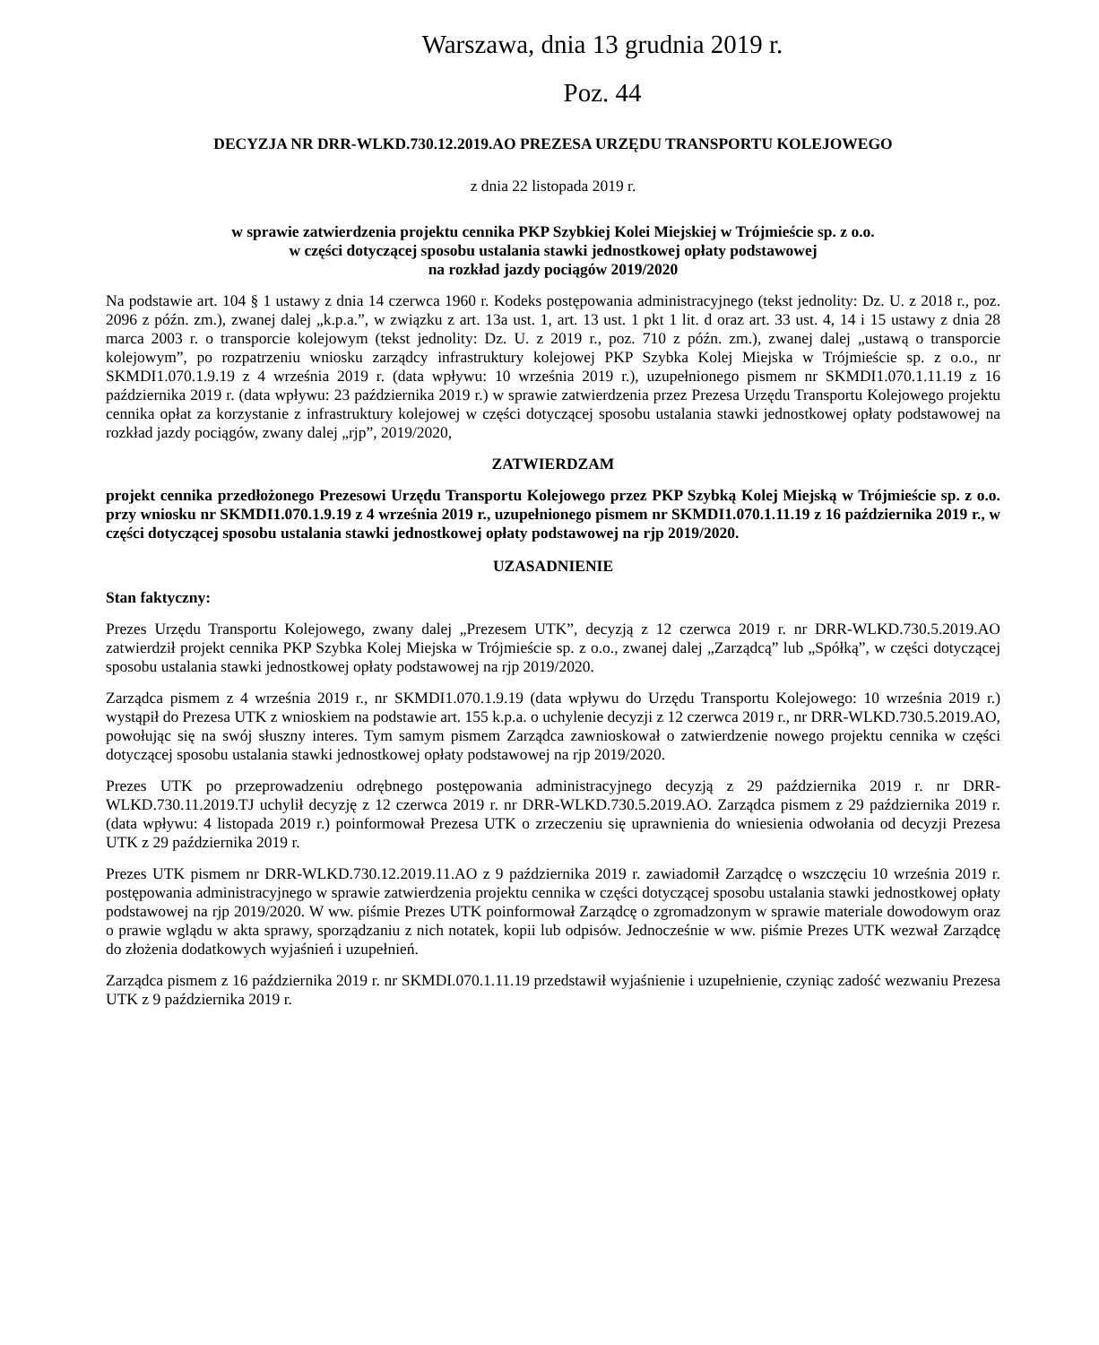Warszawa, dnia 13 grudnia 2019 r.
Poz. 44
DECYZJA NR DRR-WLKD.730.12.2019.AO PREZESA URZĘDU TRANSPORTU KOLEJOWEGO
z dnia 22 listopada 2019 r.
w sprawie zatwierdzenia projektu cennika PKP Szybkiej Kolei Miejskiej w Trójmieście sp. z o.o.
w części dotyczącej sposobu ustalania stawki jednostkowej opłaty podstawowej
na rozkład jazdy pociągów 2019/2020
Na podstawie art. 104 § 1 ustawy z dnia 14 czerwca 1960 r. Kodeks postępowania administracyjnego (tekst jednolity: Dz. U. z 2018 r., poz. 2096 z późn. zm.), zwanej dalej „k.p.a.”, w związku z art. 13a ust. 1, art. 13 ust. 1 pkt 1 lit. d oraz art. 33 ust. 4, 14 i 15 ustawy z dnia 28 marca 2003 r. o transporcie kolejowym (tekst jednolity: Dz. U. z 2019 r., poz. 710 z późn. zm.), zwanej dalej „ustawą o transporcie kolejowym”, po rozpatrzeniu wniosku zarządcy infrastruktury kolejowej PKP Szybka Kolej Miejska w Trójmieście sp. z o.o., nr SKMDI1.070.1.9.19 z 4 września 2019 r. (data wpływu: 10 września 2019 r.), uzupełnionego pismem nr SKMDI1.070.1.11.19 z 16 października 2019 r. (data wpływu: 23 października 2019 r.) w sprawie zatwierdzenia przez Prezesa Urzędu Transportu Kolejowego projektu cennika opłat za korzystanie z infrastruktury kolejowej w części dotyczącej sposobu ustalania stawki jednostkowej opłaty podstawowej na rozkład jazdy pociągów, zwany dalej „rjp”, 2019/2020,
ZATWIERDZAM
projekt cennika przedłożonego Prezesowi Urzędu Transportu Kolejowego przez PKP Szybką Kolej Miejską w Trójmieście sp. z o.o. przy wniosku nr SKMDI1.070.1.9.19 z 4 września 2019 r., uzupełnionego pismem nr SKMDI1.070.1.11.19 z 16 października 2019 r., w części dotyczącej sposobu ustalania stawki jednostkowej opłaty podstawowej na rjp 2019/2020.
UZASADNIENIE
Stan faktyczny:
Prezes Urzędu Transportu Kolejowego, zwany dalej „Prezesem UTK”, decyzją z 12 czerwca 2019 r. nr DRR-WLKD.730.5.2019.AO zatwierdził projekt cennika PKP Szybka Kolej Miejska w Trójmieście sp. z o.o., zwanej dalej „Zarządcą” lub „Spółką”, w części dotyczącej sposobu ustalania stawki jednostkowej opłaty podstawowej na rjp 2019/2020.
Zarządca pismem z 4 września 2019 r., nr SKMDI1.070.1.9.19 (data wpływu do Urzędu Transportu Kolejowego: 10 września 2019 r.) wystąpił do Prezesa UTK z wnioskiem na podstawie art. 155 k.p.a. o uchylenie decyzji z 12 czerwca 2019 r., nr DRR-WLKD.730.5.2019.AO, powołując się na swój słuszny interes. Tym samym pismem Zarządca zawnioskował o zatwierdzenie nowego projektu cennika w części dotyczącej sposobu ustalania stawki jednostkowej opłaty podstawowej na rjp 2019/2020.
Prezes UTK po przeprowadzeniu odrębnego postępowania administracyjnego decyzją z 29 października 2019 r. nr DRR-WLKD.730.11.2019.TJ uchylił decyzję z 12 czerwca 2019 r. nr DRR-WLKD.730.5.2019.AO. Zarządca pismem z 29 października 2019 r. (data wpływu: 4 listopada 2019 r.) poinformował Prezesa UTK o zrzeczeniu się uprawnienia do wniesienia odwołania od decyzji Prezesa UTK z 29 października 2019 r.
Prezes UTK pismem nr DRR-WLKD.730.12.2019.11.AO z 9 października 2019 r. zawiadomił Zarządcę o wszczęciu 10 września 2019 r. postępowania administracyjnego w sprawie zatwierdzenia projektu cennika w części dotyczącej sposobu ustalania stawki jednostkowej opłaty podstawowej na rjp 2019/2020. W ww. piśmie Prezes UTK poinformował Zarządcę o zgromadzonym w sprawie materiale dowodowym oraz o prawie wglądu w akta sprawy, sporządzaniu z nich notatek, kopii lub odpisów. Jednocześnie w ww. piśmie Prezes UTK wezwał Zarządcę do złożenia dodatkowych wyjaśnień i uzupełnień.
Zarządca pismem z 16 października 2019 r. nr SKMDI.070.1.11.19 przedstawił wyjaśnienie i uzupełnienie, czyniąc zadość wezwaniu Prezesa UTK z 9 października 2019 r.